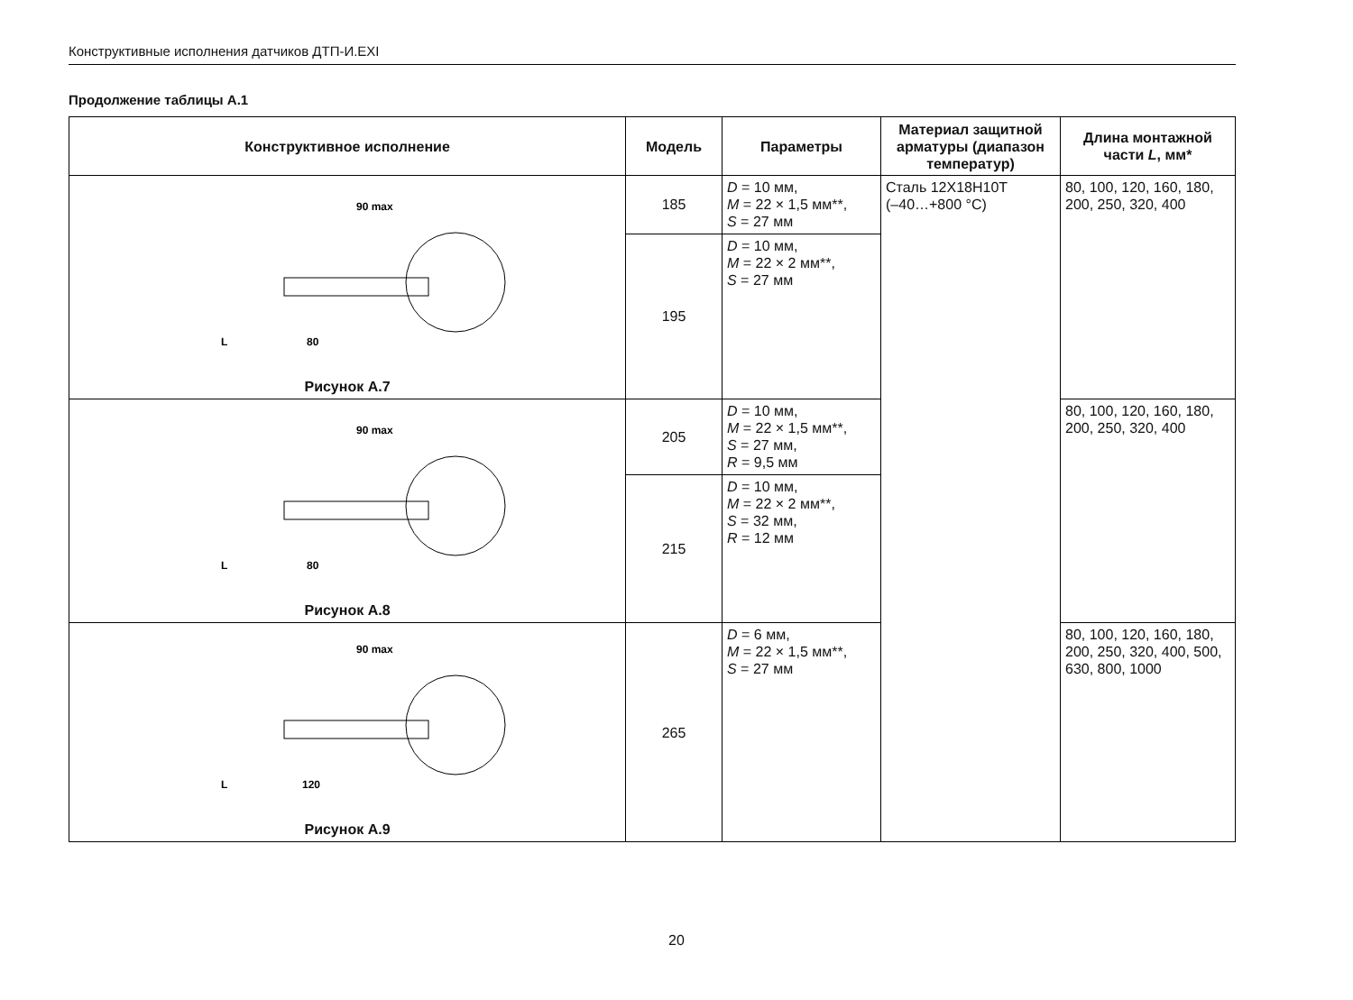Конструктивные исполнения датчиков ДТП-И.EXI
Продолжение таблицы А.1
| Конструктивное исполнение | Модель | Параметры | Материал защитной арматуры (диапазон температур) | Длина монтажной части L , мм* |
| --- | --- | --- | --- | --- |
| 90 max 80 L Рисунок А.7 | 185 | D = 10 мм, M = 22 × 1,5 мм**, S = 27 мм | Сталь 12Х18Н10Т (–40…+800 °С) | 80, 100, 120, 160, 180, 200, 250, 320, 400 |
| | 195 | D = 10 мм, M = 22 × 2 мм**, S = 27 мм | | |
| 90 max 80 L Рисунок А.8 | 205 | D = 10 мм, M = 22 × 1,5 мм**, S = 27 мм, R = 9,5 мм | | 80, 100, 120, 160, 180, 200, 250, 320, 400 |
| | 215 | D = 10 мм, M = 22 × 2 мм**, S = 32 мм, R = 12 мм | | |
| 90 max 120 L Рисунок А.9 | 265 | D = 6 мм, M = 22 × 1,5 мм**, S = 27 мм | | 80, 100, 120, 160, 180, 200, 250, 320, 400, 500, 630, 800, 1000 |
20